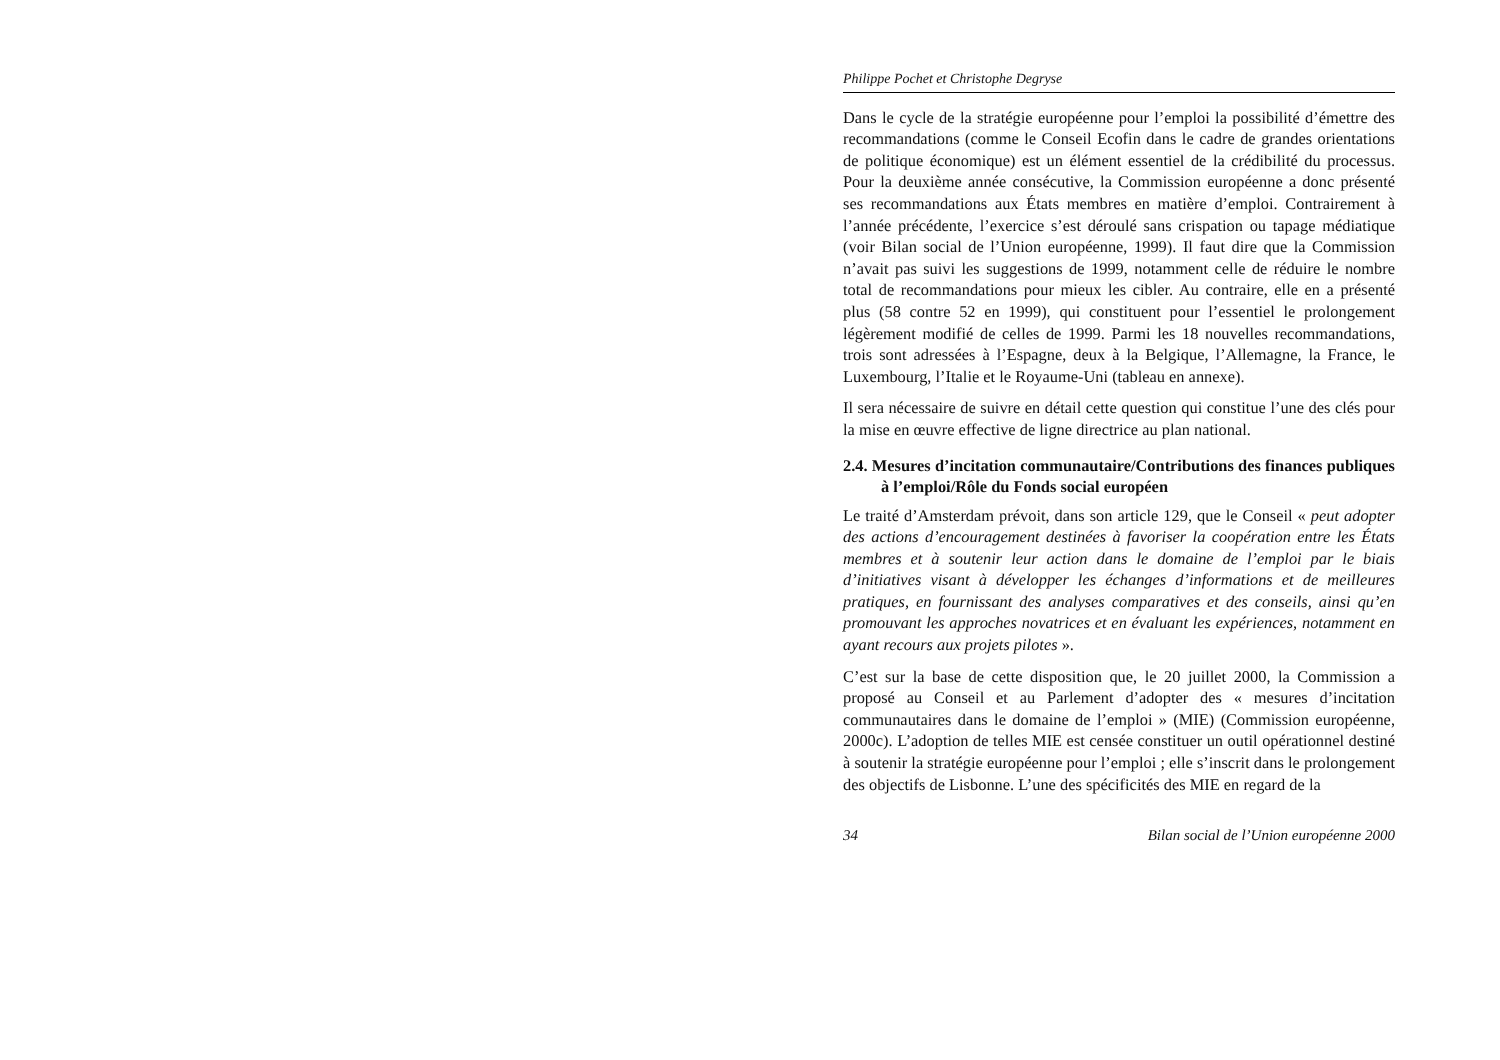Philippe Pochet et Christophe Degryse
Dans le cycle de la stratégie européenne pour l’emploi la possibilité d’émettre des recommandations (comme le Conseil Ecofin dans le cadre de grandes orientations de politique économique) est un élément essentiel de la crédibilité du processus. Pour la deuxième année consécutive, la Commission européenne a donc présenté ses recommandations aux États membres en matière d’emploi. Contrairement à l’année précédente, l’exercice s’est déroulé sans crispation ou tapage médiatique (voir Bilan social de l’Union européenne, 1999). Il faut dire que la Commission n’avait pas suivi les suggestions de 1999, notamment celle de réduire le nombre total de recommandations pour mieux les cibler. Au contraire, elle en a présenté plus (58 contre 52 en 1999), qui constituent pour l’essentiel le prolongement légèrement modifié de celles de 1999. Parmi les 18 nouvelles recommandations, trois sont adressées à l’Espagne, deux à la Belgique, l’Allemagne, la France, le Luxembourg, l’Italie et le Royaume-Uni (tableau en annexe).
Il sera nécessaire de suivre en détail cette question qui constitue l’une des clés pour la mise en œuvre effective de ligne directrice au plan national.
2.4. Mesures d’incitation communautaire/Contributions des finances publiques à l’emploi/Rôle du Fonds social européen
Le traité d’Amsterdam prévoit, dans son article 129, que le Conseil « peut adopter des actions d’encouragement destinées à favoriser la coopération entre les États membres et à soutenir leur action dans le domaine de l’emploi par le biais d’initiatives visant à développer les échanges d’informations et de meilleures pratiques, en fournissant des analyses comparatives et des conseils, ainsi qu’en promouvant les approches novatrices et en évaluant les expériences, notamment en ayant recours aux projets pilotes ».
C’est sur la base de cette disposition que, le 20 juillet 2000, la Commission a proposé au Conseil et au Parlement d’adopter des « mesures d’incitation communautaires dans le domaine de l’emploi » (MIE) (Commission européenne, 2000c). L’adoption de telles MIE est censée constituer un outil opérationnel destiné à soutenir la stratégie européenne pour l’emploi ; elle s’inscrit dans le prolongement des objectifs de Lisbonne. L’une des spécificités des MIE en regard de la
34 Bilan social de l’Union européenne 2000